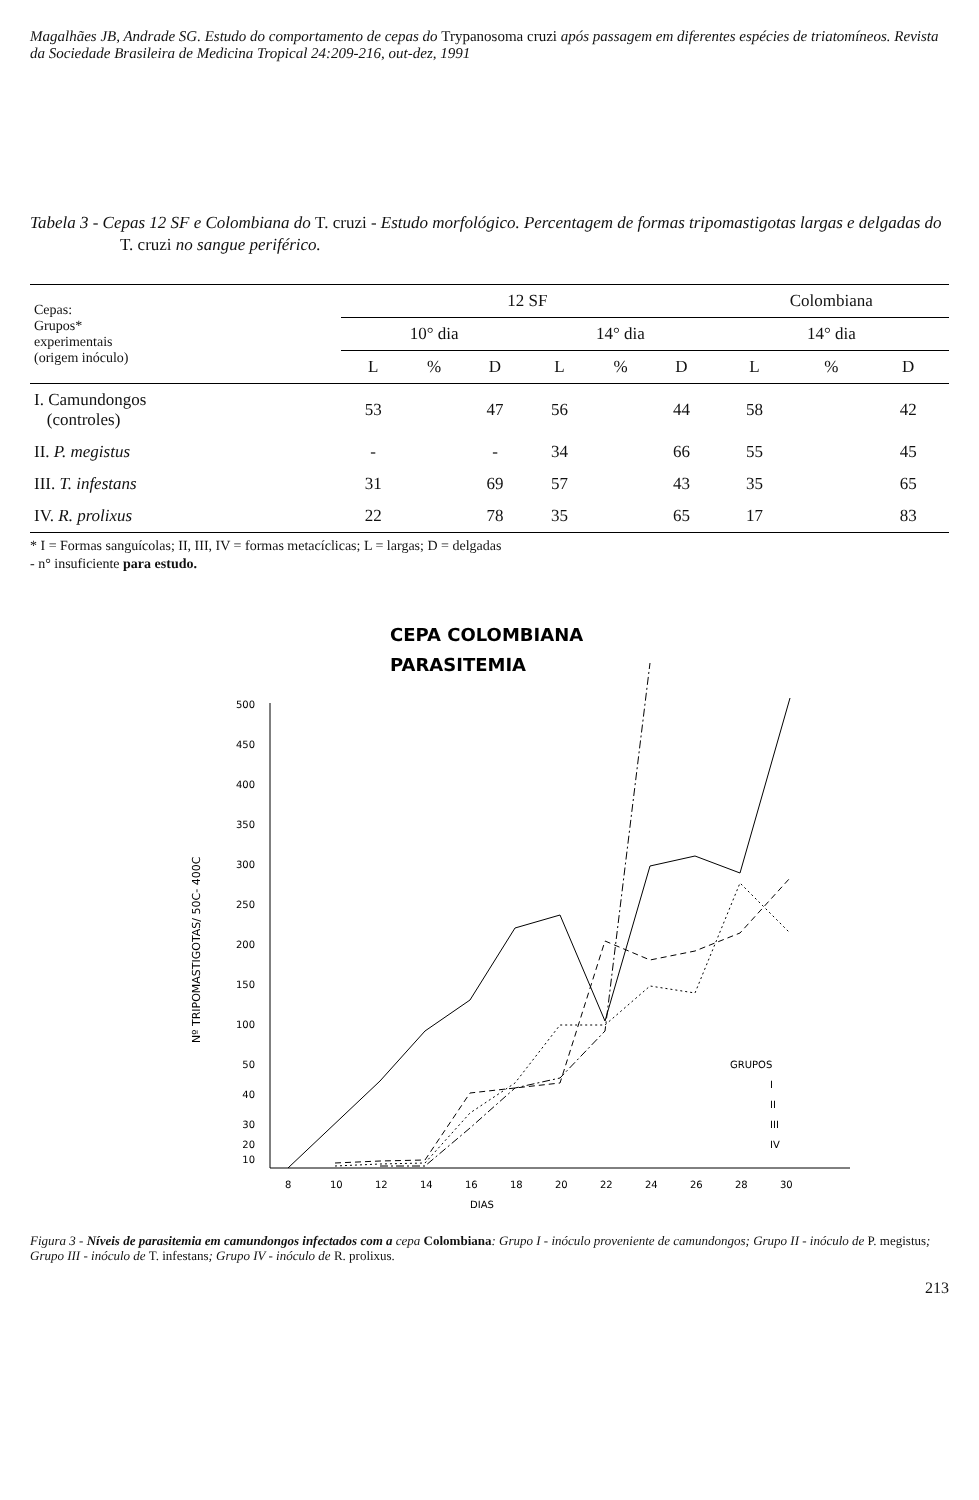Magalhães JB, Andrade SG. Estudo do comportamento de cepas do Trypanosoma cruzi após passagem em diferentes espécies de triatomíneos. Revista da Sociedade Brasileira de Medicina Tropical 24:209-216, out-dez, 1991
Tabela 3 - Cepas 12 SF e Colombiana do T. cruzi - Estudo morfológico. Percentagem de formas tripomastigotas largas e delgadas do T. cruzi no sangue periférico.
| Cepas: Grupos* experimentais (origem inóculo) | 12 SF | | | | | | Colombiana | | |
| --- | --- | --- | --- | --- | --- | --- | --- | --- | --- |
| | 10° dia | | | 14° dia | | | 14° dia | | |
| | L | % | D | L | % | D | L | % | D |
| I. Camundongos (controles) | 53 | | 47 | 56 | | 44 | 58 | | 42 |
| II. P. megistus | - | | - | 34 | | 66 | 55 | | 45 |
| III. T. infestans | 31 | | 69 | 57 | | 43 | 35 | | 65 |
| IV. R. prolixus | 22 | | 78 | 35 | | 65 | 17 | | 83 |
* I = Formas sanguícolas; II, III, IV = formas metacíclicas; L = largas; D = delgadas
- n° insuficiente para estudo.
CEPA COLOMBIANA
PARASITEMIA
500
450
400
350
300
250
200
150
100
50
40
30
20
10
Nº TRIPOMASTIGOTAS/ 50C- 400C
8
10
12
14
16
18
20
22
24
26
28
30
DIAS
GRUPOS
I
II
III
IV
Figura 3 - Níveis de parasitemia em camundongos infectados com a cepa Colombiana: Grupo I - inóculo proveniente de camundongos; Grupo II - inóculo de P. megistus; Grupo III - inóculo de T. infestans; Grupo IV - inóculo de R. prolixus.
213